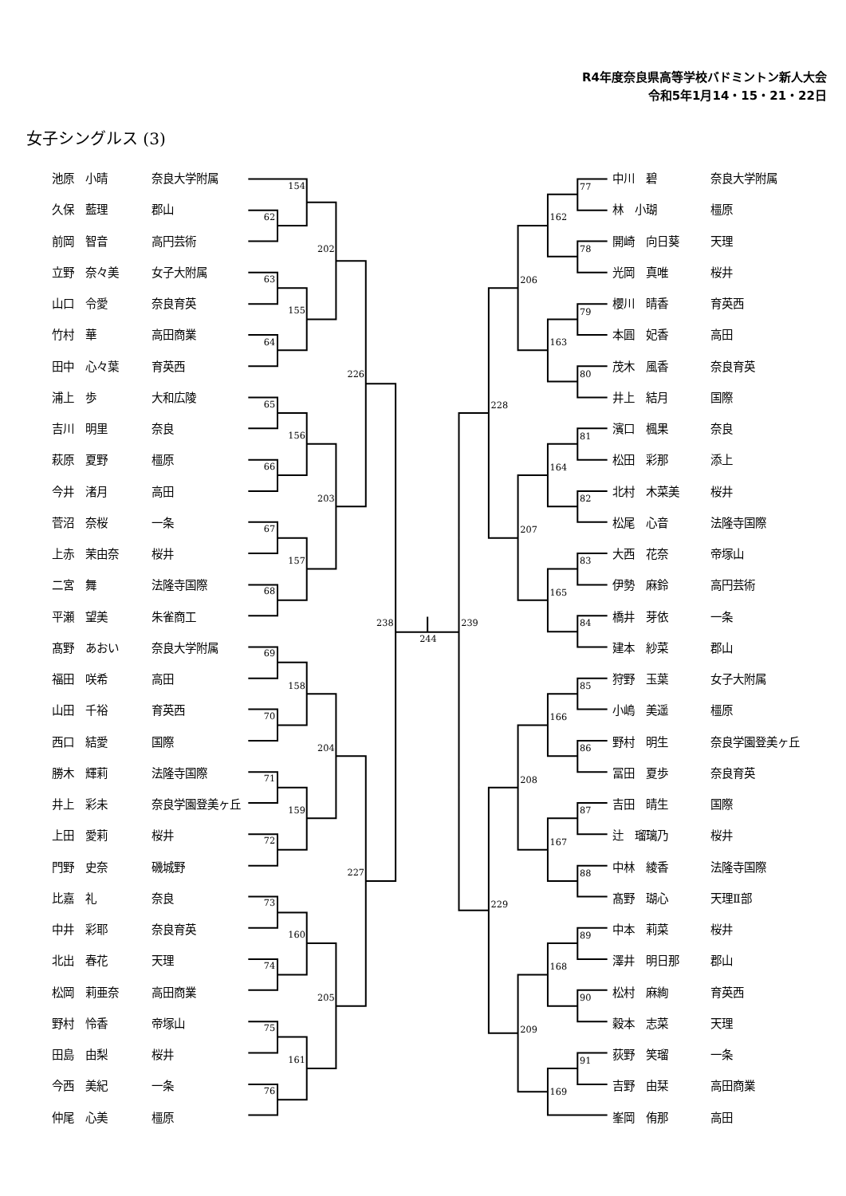R4年度奈良県高等学校バドミントン新人大会
令和5年1月14・15・21・22日
女子シングルス (3)
| 池原 小晴 | 奈良大学附属 |
| 久保 藍理 | 郡山 |
| 前岡 智音 | 高円芸術 |
| 立野 奈々美 | 女子大附属 |
| 山口 令愛 | 奈良育英 |
| 竹村 華 | 高田商業 |
| 田中 心々葉 | 育英西 |
| 浦上 歩 | 大和広陵 |
| 吉川 明里 | 奈良 |
| 萩原 夏野 | 橿原 |
| 今井 渚月 | 高田 |
| 菅沼 奈桜 | 一条 |
| 上赤 茉由奈 | 桜井 |
| 二宮 舞 | 法隆寺国際 |
| 平瀬 望美 | 朱雀商工 |
| 髙野 あおい | 奈良大学附属 |
| 福田 咲希 | 高田 |
| 山田 千裕 | 育英西 |
| 西口 結愛 | 国際 |
| 勝木 輝莉 | 法隆寺国際 |
| 井上 彩未 | 奈良学園登美ヶ丘 |
| 上田 愛莉 | 桜井 |
| 門野 史奈 | 磯城野 |
| 比嘉 礼 | 奈良 |
| 中井 彩耶 | 奈良育英 |
| 北出 春花 | 天理 |
| 松岡 莉亜奈 | 高田商業 |
| 野村 怜香 | 帝塚山 |
| 田島 由梨 | 桜井 |
| 今西 美紀 | 一条 |
| 仲尾 心美 | 橿原 |
62
63
64
65
66
67
68
69
70
71
72
73
74
75
76
154
155
156
157
158
159
160
161
202
203
204
205
226
227
238
244
239
77
78
79
80
81
82
83
84
85
86
87
88
89
90
91
162
163
164
165
166
167
168
169
206
207
208
209
228
229
| 中川 碧 | 奈良大学附属 |
| 林 小瑚 | 橿原 |
| 開崎 向日葵 | 天理 |
| 光岡 真唯 | 桜井 |
| 櫻川 晴香 | 育英西 |
| 本圓 妃香 | 高田 |
| 茂木 風香 | 奈良育英 |
| 井上 結月 | 国際 |
| 濱口 楓果 | 奈良 |
| 松田 彩那 | 添上 |
| 北村 木菜美 | 桜井 |
| 松尾 心音 | 法隆寺国際 |
| 大西 花奈 | 帝塚山 |
| 伊勢 麻鈴 | 高円芸術 |
| 橋井 芽依 | 一条 |
| 建本 紗菜 | 郡山 |
| 狩野 玉葉 | 女子大附属 |
| 小嶋 美遥 | 橿原 |
| 野村 明生 | 奈良学園登美ヶ丘 |
| 冨田 夏歩 | 奈良育英 |
| 吉田 晴生 | 国際 |
| 辻 瑠璃乃 | 桜井 |
| 中林 綾香 | 法隆寺国際 |
| 髙野 瑚心 | 天理Ⅱ部 |
| 中本 莉菜 | 桜井 |
| 澤井 明日那 | 郡山 |
| 松村 麻絢 | 育英西 |
| 穀本 志菜 | 天理 |
| 荻野 笑瑠 | 一条 |
| 吉野 由栞 | 高田商業 |
| 峯岡 侑那 | 高田 |